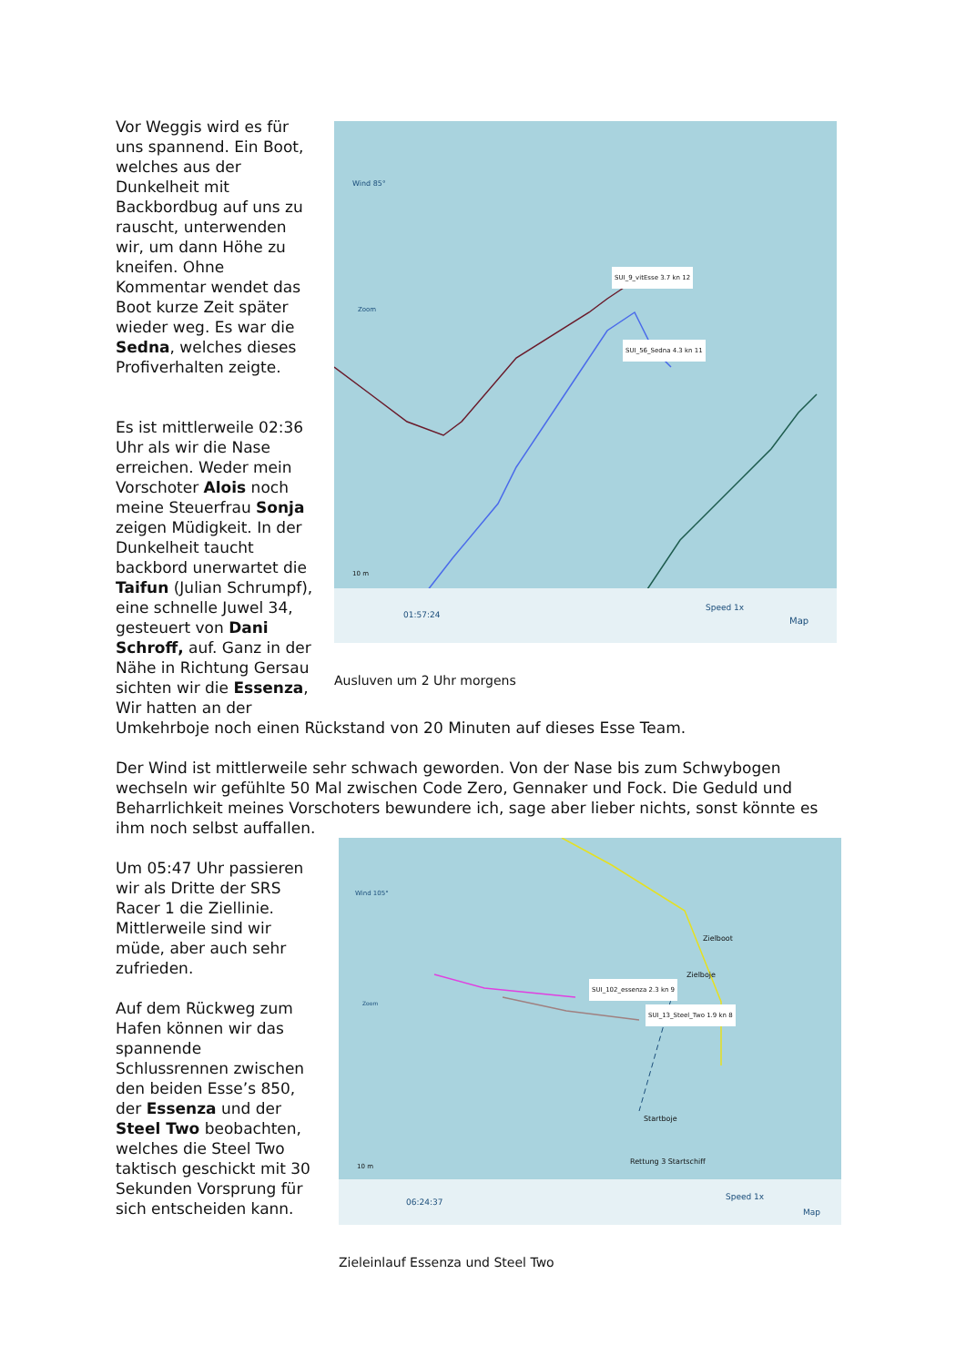Vor Weggis wird es für uns spannend. Ein Boot, welches aus der Dunkelheit mit Backbordbug auf uns zu rauscht, unterwenden wir, um dann Höhe zu kneifen. Ohne Kommentar wendet das Boot kurze Zeit später wieder weg. Es war die Sedna, welches dieses Profiverhalten zeigte.
Es ist mittlerweile 02:36 Uhr als wir die Nase erreichen. Weder mein Vorschoter Alois noch meine Steuerfrau Sonja zeigen Müdigkeit. In der Dunkelheit taucht backbord unerwartet die Taifun (Julian Schrumpf), eine schnelle Juwel 34, gesteuert von Dani Schroff, auf. Ganz in der Nähe in Richtung Gersau sichten wir die Essenza, Wir hatten an der
Wind 85°
Zoom
10 m
SUI_9_vitEsse 3.7 kn 12
SUI_56_Sedna 4.3 kn 11
01:57:24
Speed 1x
Map
Ausluven um 2 Uhr morgens
Umkehrboje noch einen Rückstand von 20 Minuten auf dieses Esse Team.
Der Wind ist mittlerweile sehr schwach geworden. Von der Nase bis zum Schwybogen wechseln wir gefühlte 50 Mal zwischen Code Zero, Gennaker und Fock. Die Geduld und Beharrlichkeit meines Vorschoters bewundere ich, sage aber lieber nichts, sonst könnte es ihm noch selbst auffallen.
Um 05:47 Uhr passieren wir als Dritte der SRS Racer 1 die Ziellinie. Mittlerweile sind wir müde, aber auch sehr zufrieden.
Auf dem Rückweg zum Hafen können wir das spannende Schlussrennen zwischen den beiden Esse’s 850, der Essenza und der Steel Two beobachten, welches die Steel Two taktisch geschickt mit 30 Sekunden Vorsprung für sich entscheiden kann.
Wind 105°
Zoom
Zielboot
Zielboje
Startboje
Rettung 3 Startschiff 10 m
SUI_102_essenza 2.3 kn 9
SUI_13_Steel_Two 1.9 kn 8
06:24:37
Speed 1x
Map
Zieleinlauf Essenza und Steel Two